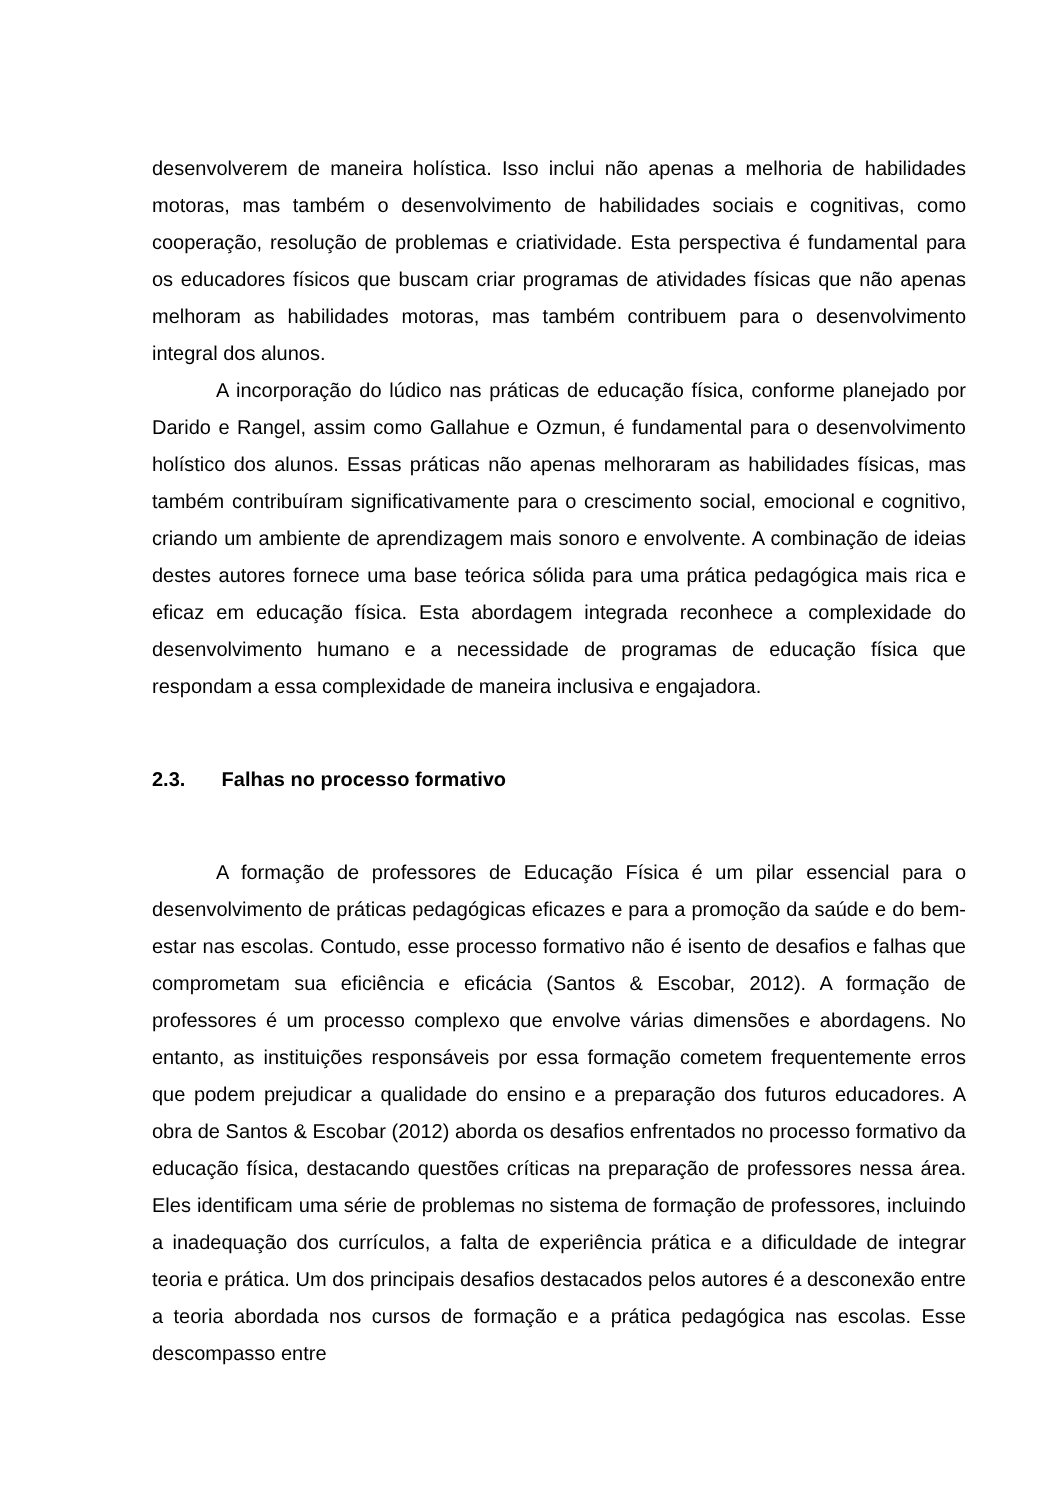desenvolverem de maneira holística. Isso inclui não apenas a melhoria de habilidades motoras, mas também o desenvolvimento de habilidades sociais e cognitivas, como cooperação, resolução de problemas e criatividade. Esta perspectiva é fundamental para os educadores físicos que buscam criar programas de atividades físicas que não apenas melhoram as habilidades motoras, mas também contribuem para o desenvolvimento integral dos alunos.
A incorporação do lúdico nas práticas de educação física, conforme planejado por Darido e Rangel, assim como Gallahue e Ozmun, é fundamental para o desenvolvimento holístico dos alunos. Essas práticas não apenas melhoraram as habilidades físicas, mas também contribuíram significativamente para o crescimento social, emocional e cognitivo, criando um ambiente de aprendizagem mais sonoro e envolvente. A combinação de ideias destes autores fornece uma base teórica sólida para uma prática pedagógica mais rica e eficaz em educação física. Esta abordagem integrada reconhece a complexidade do desenvolvimento humano e a necessidade de programas de educação física que respondam a essa complexidade de maneira inclusiva e engajadora.
2.3. Falhas no processo formativo
A formação de professores de Educação Física é um pilar essencial para o desenvolvimento de práticas pedagógicas eficazes e para a promoção da saúde e do bem-estar nas escolas. Contudo, esse processo formativo não é isento de desafios e falhas que comprometam sua eficiência e eficácia (Santos & Escobar, 2012). A formação de professores é um processo complexo que envolve várias dimensões e abordagens. No entanto, as instituições responsáveis por essa formação cometem frequentemente erros que podem prejudicar a qualidade do ensino e a preparação dos futuros educadores. A obra de Santos & Escobar (2012) aborda os desafios enfrentados no processo formativo da educação física, destacando questões críticas na preparação de professores nessa área. Eles identificam uma série de problemas no sistema de formação de professores, incluindo a inadequação dos currículos, a falta de experiência prática e a dificuldade de integrar teoria e prática. Um dos principais desafios destacados pelos autores é a desconexão entre a teoria abordada nos cursos de formação e a prática pedagógica nas escolas. Esse descompasso entre